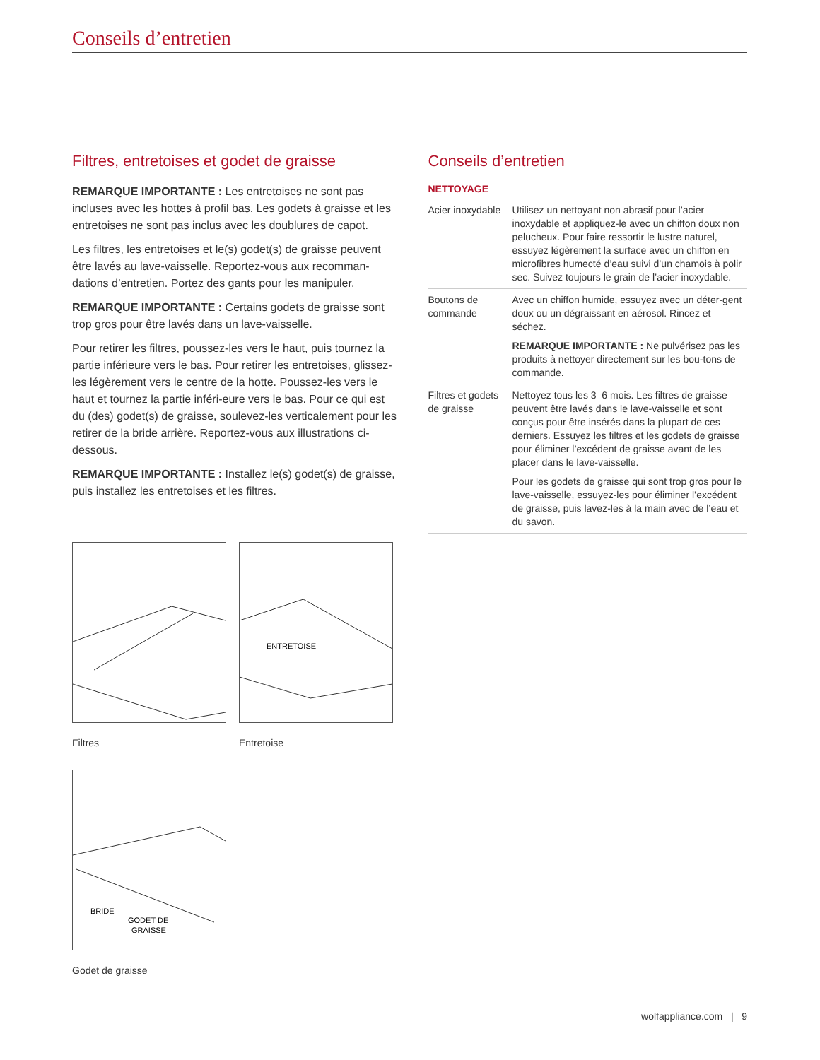Conseils d’entretien
Filtres, entretoises et godet de graisse
REMARQUE IMPORTANTE : Les entretoises ne sont pas incluses avec les hottes à profil bas. Les godets à graisse et les entretoises ne sont pas inclus avec les doublures de capot.
Les filtres, les entretoises et le(s) godet(s) de graisse peuvent être lavés au lave-vaisselle. Reportez-vous aux recomman-dations d’entretien. Portez des gants pour les manipuler.
REMARQUE IMPORTANTE : Certains godets de graisse sont trop gros pour être lavés dans un lave-vaisselle.
Pour retirer les filtres, poussez-les vers le haut, puis tournez la partie inférieure vers le bas. Pour retirer les entretoises, glissez-les légèrement vers le centre de la hotte. Poussez-les vers le haut et tournez la partie inféri-eure vers le bas. Pour ce qui est du (des) godet(s) de graisse, soulevez-les verticalement pour les retirer de la bride arrière. Reportez-vous aux illustrations ci-dessous.
REMARQUE IMPORTANTE : Installez le(s) godet(s) de graisse, puis installez les entretoises et les filtres.
Filtres
ENTRETOISE
Entretoise
BRIDE
GODET DE
GRAISSE
Godet de graisse
Conseils d’entretien
NETTOYAGE
| Acier inoxydable | Utilisez un nettoyant non abrasif pour l’acier inoxydable et appliquez-le avec un chiffon doux non pelucheux. Pour faire ressortir le lustre naturel, essuyez légèrement la surface avec un chiffon en microfibres humecté d’eau suivi d’un chamois à polir sec. Suivez toujours le grain de l’acier inoxydable. |
| Boutons de commande | Avec un chiffon humide, essuyez avec un déter-gent doux ou un dégraissant en aérosol. Rincez et séchez. REMARQUE IMPORTANTE : Ne pulvérisez pas les produits à nettoyer directement sur les bou-tons de commande. |
| Filtres et godets de graisse | Nettoyez tous les 3–6 mois. Les filtres de graisse peuvent être lavés dans le lave-vaisselle et sont conçus pour être insérés dans la plupart de ces derniers. Essuyez les filtres et les godets de graisse pour éliminer l’excédent de graisse avant de les placer dans le lave-vaisselle. Pour les godets de graisse qui sont trop gros pour le lave-vaisselle, essuyez-les pour éliminer l’excédent de graisse, puis lavez-les à la main avec de l’eau et du savon. |
wolfappliance.com | 9